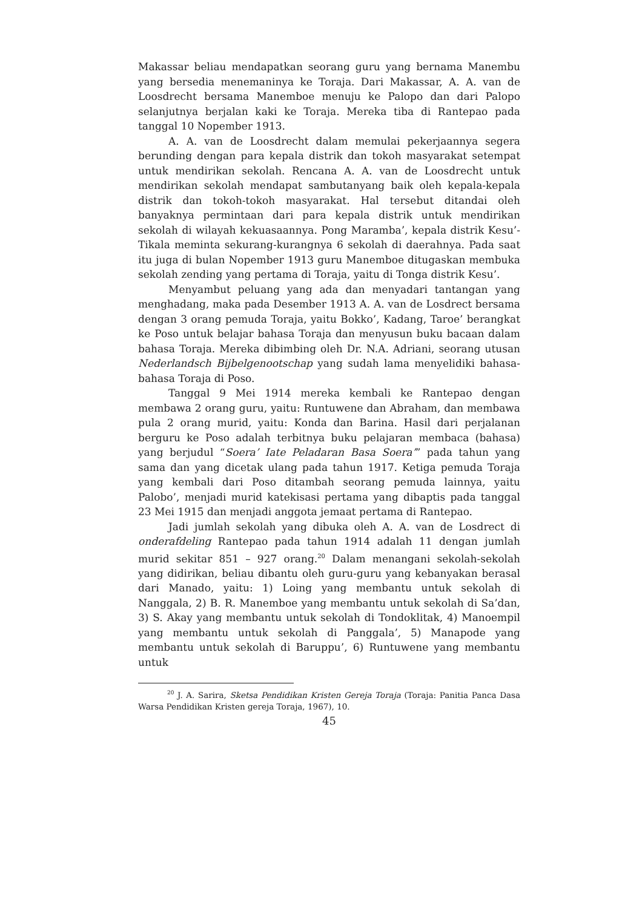Makassar beliau mendapatkan seorang guru yang bernama Manembu yang bersedia menemaninya ke Toraja. Dari Makassar, A. A. van de Loosdrecht bersama Manemboe menuju ke Palopo dan dari Palopo selanjutnya berjalan kaki ke Toraja. Mereka tiba di Rantepao pada tanggal 10 Nopember 1913.
A. A. van de Loosdrecht dalam memulai pekerjaannya segera berunding dengan para kepala distrik dan tokoh masyarakat setempat untuk mendirikan sekolah. Rencana A. A. van de Loosdrecht untuk mendirikan sekolah mendapat sambutanyang baik oleh kepala-kepala distrik dan tokoh-tokoh masyarakat. Hal tersebut ditandai oleh banyaknya permintaan dari para kepala distrik untuk mendirikan sekolah di wilayah kekuasaannya. Pong Maramba’, kepala distrik Kesu’-Tikala meminta sekurang-kurangnya 6 sekolah di daerahnya. Pada saat itu juga di bulan Nopember 1913 guru Manemboe ditugaskan membuka sekolah zending yang pertama di Toraja, yaitu di Tonga distrik Kesu’.
Menyambut peluang yang ada dan menyadari tantangan yang menghadang, maka pada Desember 1913 A. A. van de Losdrect bersama dengan 3 orang pemuda Toraja, yaitu Bokko’, Kadang, Taroe’ berangkat ke Poso untuk belajar bahasa Toraja dan menyusun buku bacaan dalam bahasa Toraja. Mereka dibimbing oleh Dr. N.A. Adriani, seorang utusan Nederlandsch Bijbelgenootschap yang sudah lama menyelidiki bahasa-bahasa Toraja di Poso.
Tanggal 9 Mei 1914 mereka kembali ke Rantepao dengan membawa 2 orang guru, yaitu: Runtuwene dan Abraham, dan membawa pula 2 orang murid, yaitu: Konda dan Barina. Hasil dari perjalanan berguru ke Poso adalah terbitnya buku pelajaran membaca (bahasa) yang berjudul “Soera’ Iate Peladaran Basa Soera’” pada tahun yang sama dan yang dicetak ulang pada tahun 1917. Ketiga pemuda Toraja yang kembali dari Poso ditambah seorang pemuda lainnya, yaitu Palobo’, menjadi murid katekisasi pertama yang dibaptis pada tanggal 23 Mei 1915 dan menjadi anggota jemaat pertama di Rantepao.
Jadi jumlah sekolah yang dibuka oleh A. A. van de Losdrect di onderafdeling Rantepao pada tahun 1914 adalah 11 dengan jumlah murid sekitar 851 – 927 orang.<sup>20</sup> Dalam menangani sekolah-sekolah yang didirikan, beliau dibantu oleh guru-guru yang kebanyakan berasal dari Manado, yaitu: 1) Loing yang membantu untuk sekolah di Nanggala, 2) B. R. Manemboe yang membantu untuk sekolah di Sa’dan, 3) S. Akay yang membantu untuk sekolah di Tondoklitak, 4) Manoempil yang membantu untuk sekolah di Panggala’, 5) Manapode yang membantu untuk sekolah di Baruppu’, 6) Runtuwene yang membantu untuk
<sup>20</sup> J. A. Sarira, Sketsa Pendidikan Kristen Gereja Toraja (Toraja: Panitia Panca Dasa Warsa Pendidikan Kristen gereja Toraja, 1967), 10.
45